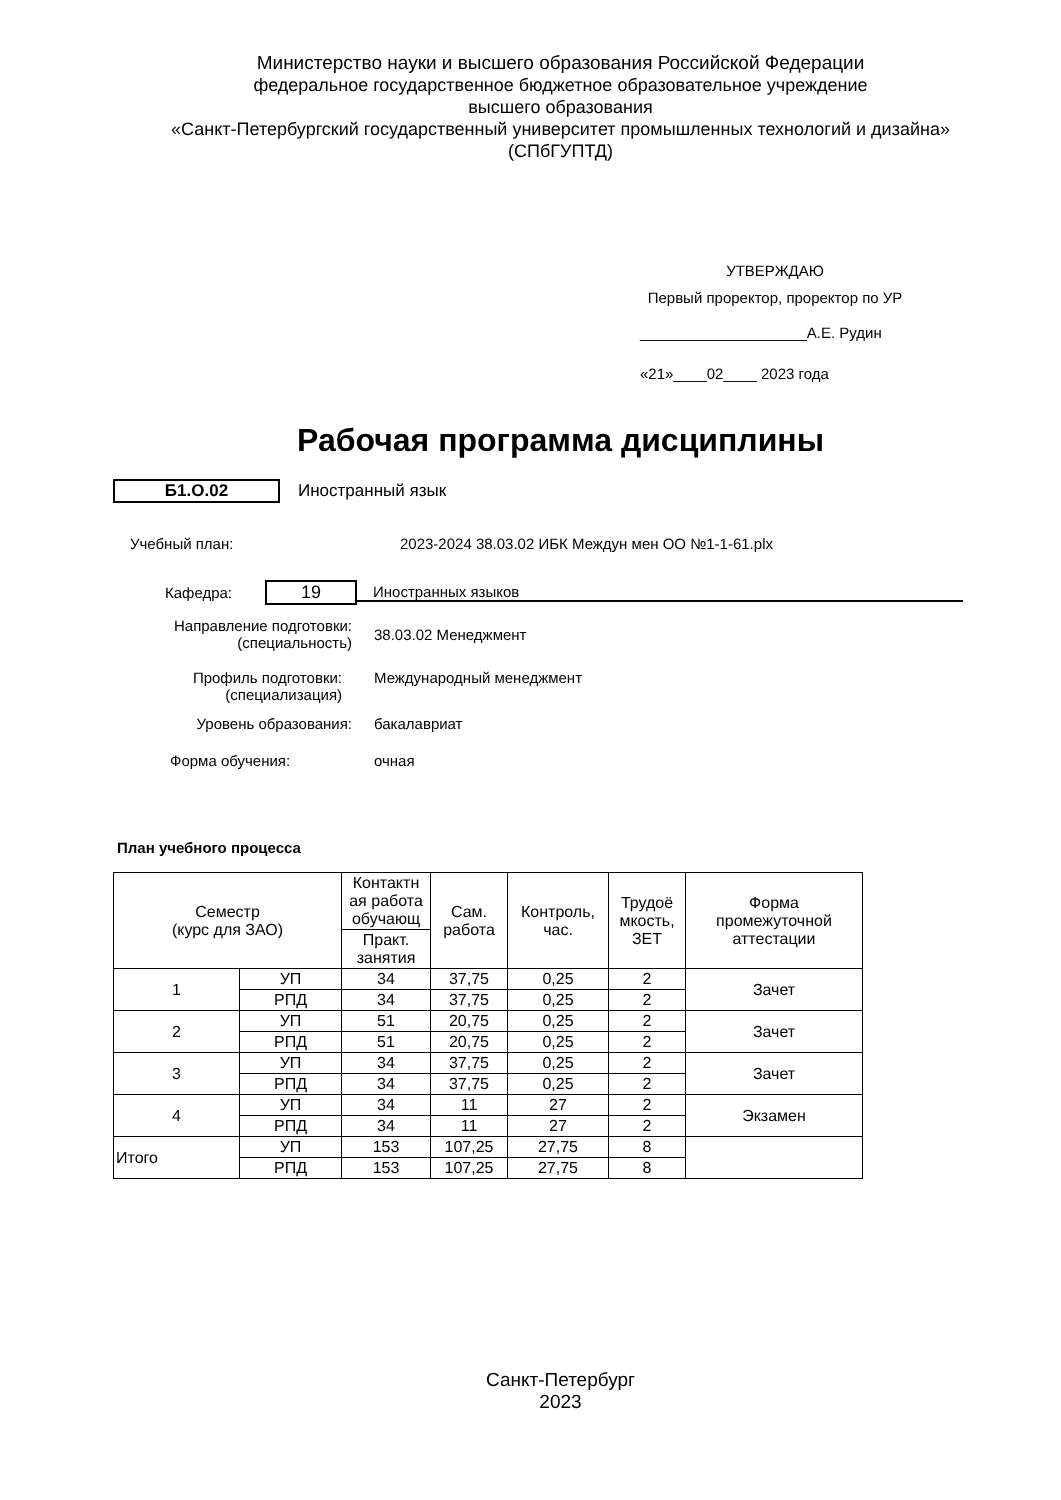Министерство науки и высшего образования Российской Федерации
федеральное государственное бюджетное образовательное учреждение
высшего образования
«Санкт-Петербургский государственный университет промышленных технологий и дизайна»
(СПбГУПТД)
УТВЕРЖДАЮ
Первый проректор, проректор по УР
____________________А.Е. Рудин
«21»____02____ 2023 года
Рабочая программа дисциплины
Б1.О.02 Иностранный язык
Учебный план:
2023-2024 38.03.02 ИБК Междун мен ОО №1-1-61.plx
Кафедра:
19
Иностранных языков
Направление подготовки:
(специальность)
38.03.02 Менеджмент
Профиль подготовки:
(специализация)
Международный менеджмент
Уровень образования: бакалавриат
Форма обучения: очная
План учебного процесса
| Семестр (курс для ЗАО) | | Контактн ая работа обучающ | Сам. работа | Контроль, час. | Трудоё мкость, ЗЕТ | Форма промежуточной аттестации |
| --- | --- | --- | --- | --- | --- | --- |
| | | Практ. занятия | | | | |
| 1 | УП | 34 | 37,75 | 0,25 | 2 | Зачет |
| | РПД | 34 | 37,75 | 0,25 | 2 | |
| 2 | УП | 51 | 20,75 | 0,25 | 2 | Зачет |
| | РПД | 51 | 20,75 | 0,25 | 2 | |
| 3 | УП | 34 | 37,75 | 0,25 | 2 | Зачет |
| | РПД | 34 | 37,75 | 0,25 | 2 | |
| 4 | УП | 34 | 11 | 27 | 2 | Экзамен |
| | РПД | 34 | 11 | 27 | 2 | |
| Итого | УП | 153 | 107,25 | 27,75 | 8 | |
| | РПД | 153 | 107,25 | 27,75 | 8 | |
Санкт-Петербург
2023